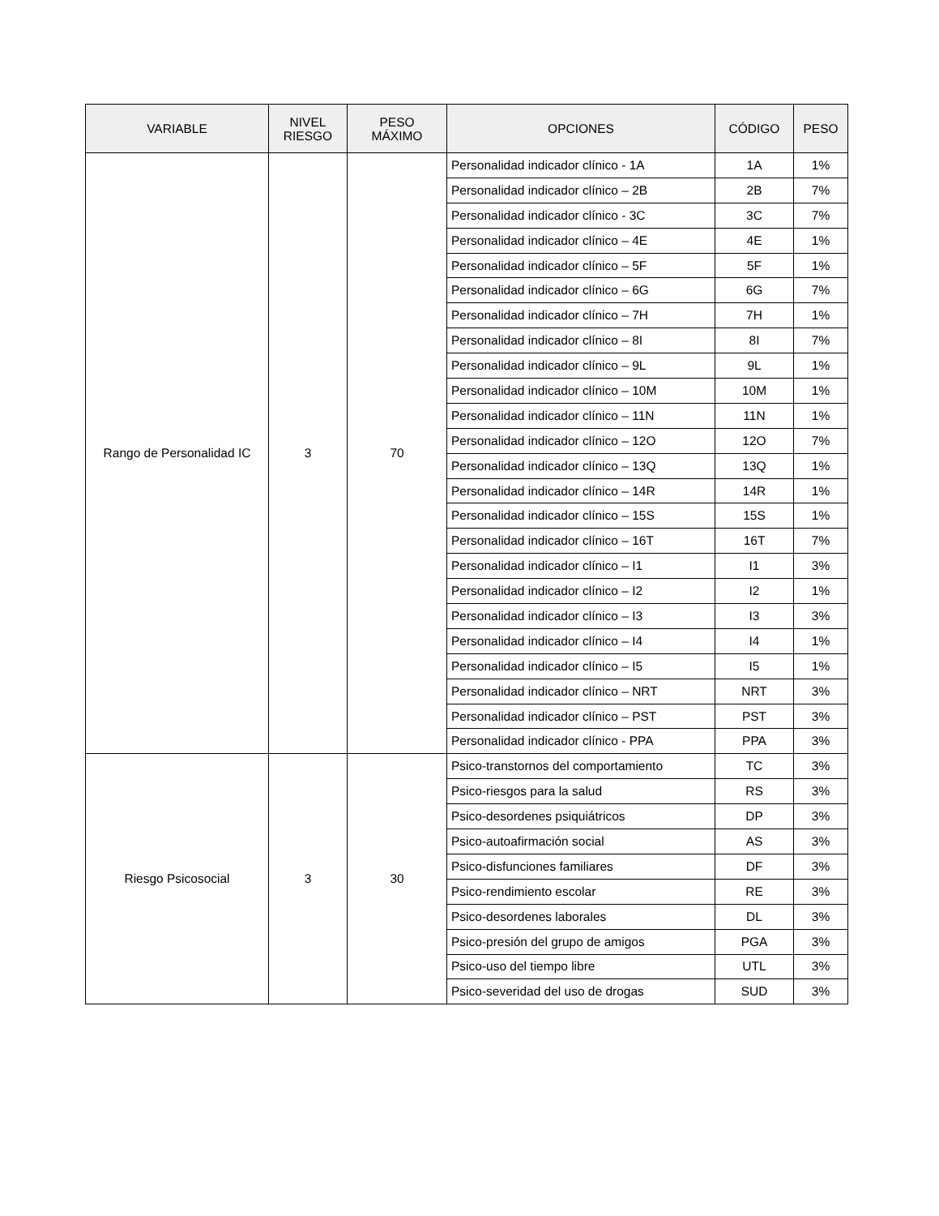| VARIABLE | NIVEL RIESGO | PESO MÁXIMO | OPCIONES | CÓDIGO | PESO |
| --- | --- | --- | --- | --- | --- |
| Rango de Personalidad IC | 3 | 70 | Personalidad indicador clínico - 1A | 1A | 1% |
| | | | Personalidad indicador clínico – 2B | 2B | 7% |
| | | | Personalidad indicador clínico - 3C | 3C | 7% |
| | | | Personalidad indicador clínico – 4E | 4E | 1% |
| | | | Personalidad indicador clínico – 5F | 5F | 1% |
| | | | Personalidad indicador clínico – 6G | 6G | 7% |
| | | | Personalidad indicador clínico – 7H | 7H | 1% |
| | | | Personalidad indicador clínico – 8I | 8I | 7% |
| | | | Personalidad indicador clínico – 9L | 9L | 1% |
| | | | Personalidad indicador clínico – 10M | 10M | 1% |
| | | | Personalidad indicador clínico – 11N | 11N | 1% |
| | | | Personalidad indicador clínico – 12O | 12O | 7% |
| | | | Personalidad indicador clínico – 13Q | 13Q | 1% |
| | | | Personalidad indicador clínico – 14R | 14R | 1% |
| | | | Personalidad indicador clínico – 15S | 15S | 1% |
| | | | Personalidad indicador clínico – 16T | 16T | 7% |
| | | | Personalidad indicador clínico – I1 | I1 | 3% |
| | | | Personalidad indicador clínico – I2 | I2 | 1% |
| | | | Personalidad indicador clínico – I3 | I3 | 3% |
| | | | Personalidad indicador clínico – I4 | I4 | 1% |
| | | | Personalidad indicador clínico – I5 | I5 | 1% |
| | | | Personalidad indicador clínico – NRT | NRT | 3% |
| | | | Personalidad indicador clínico – PST | PST | 3% |
| | | | Personalidad indicador clínico - PPA | PPA | 3% |
| Riesgo Psicosocial | 3 | 30 | Psico-transtornos del comportamiento | TC | 3% |
| | | | Psico-riesgos para la salud | RS | 3% |
| | | | Psico-desordenes psiquiátricos | DP | 3% |
| | | | Psico-autoafirmación social | AS | 3% |
| | | | Psico-disfunciones familiares | DF | 3% |
| | | | Psico-rendimiento escolar | RE | 3% |
| | | | Psico-desordenes laborales | DL | 3% |
| | | | Psico-presión del grupo de amigos | PGA | 3% |
| | | | Psico-uso del tiempo libre | UTL | 3% |
| | | | Psico-severidad del uso de drogas | SUD | 3% |